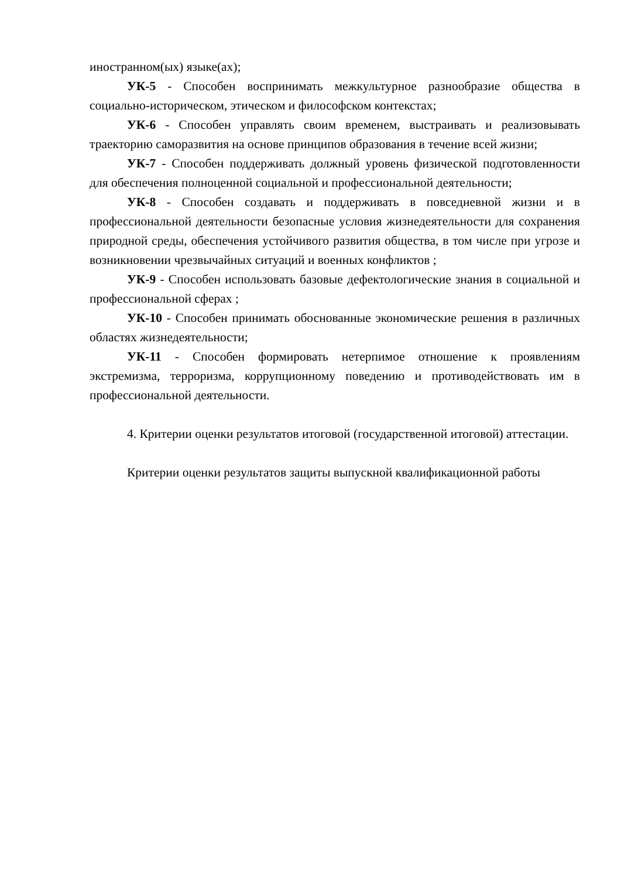иностранном(ых) языке(ах);
УК-5 - Способен воспринимать межкультурное разнообразие общества в социально-историческом, этическом и философском контекстах;
УК-6 - Способен управлять своим временем, выстраивать и реализовывать траекторию саморазвития на основе принципов образования в течение всей жизни;
УК-7 - Способен поддерживать должный уровень физической подготовленности для обеспечения полноценной социальной и профессиональной деятельности;
УК-8 - Способен создавать и поддерживать в повседневной жизни и в профессиональной деятельности безопасные условия жизнедеятельности для сохранения природной среды, обеспечения устойчивого развития общества, в том числе при угрозе и возникновении чрезвычайных ситуаций и военных конфликтов ;
УК-9 - Способен использовать базовые дефектологические знания в социальной и профессиональной сферах ;
УК-10 - Способен принимать обоснованные экономические решения в различных областях жизнедеятельности;
УК-11 - Способен формировать нетерпимое отношение к проявлениям экстремизма, терроризма, коррупционному поведению и противодействовать им в профессиональной деятельности.
4. Критерии оценки результатов итоговой (государственной итоговой) аттестации.
Критерии оценки результатов защиты выпускной квалификационной работы